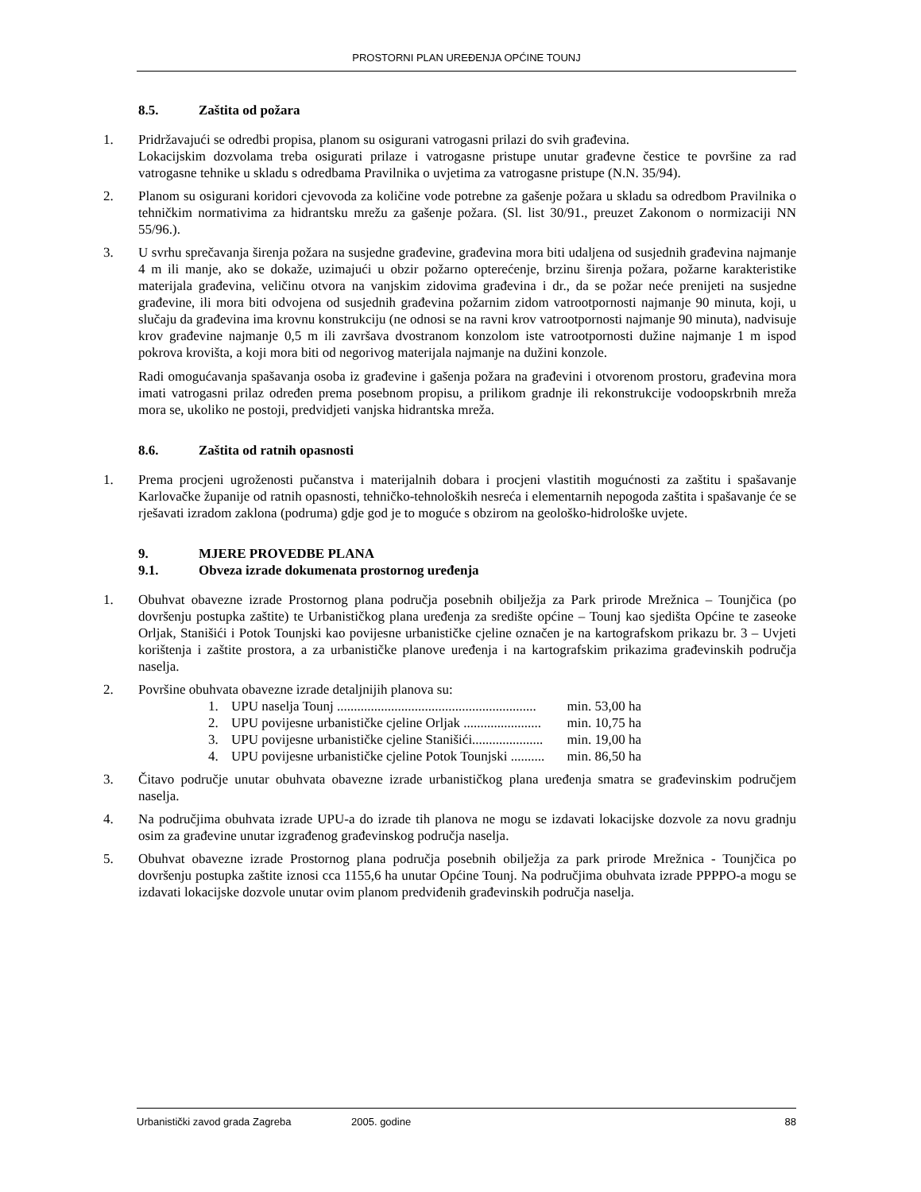PROSTORNI PLAN UREĐENJA OPĆINE TOUNJ
8.5. Zaštita od požara
1. Pridržavajući se odredbi propisa, planom su osigurani vatrogasni prilazi do svih građevina.
Lokacijskim dozvolama treba osigurati prilaze i vatrogasne pristupe unutar građevne čestice te površine za rad vatrogasne tehnike u skladu s odredbama Pravilnika o uvjetima za vatrogasne pristupe (N.N. 35/94).
2. Planom su osigurani koridori cjevovoda za količine vode potrebne za gašenje požara u skladu sa odredbom Pravilnika o tehničkim normativima za hidrantsku mrežu za gašenje požara. (Sl. list 30/91., preuzet Zakonom o normizaciji NN 55/96.).
3. U svrhu sprečavanja širenja požara na susjedne građevine, građevina mora biti udaljena od susjednih građevina najmanje 4 m ili manje, ako se dokaže, uzimajući u obzir požarno opterećenje, brzinu širenja požara, požarne karakteristike materijala građevina, veličinu otvora na vanjskim zidovima građevina i dr., da se požar neće prenijeti na susjedne građevine, ili mora biti odvojena od susjednih građevina požarnim zidom vatrootpornosti najmanje 90 minuta, koji, u slučaju da građevina ima krovnu konstrukciju (ne odnosi se na ravni krov vatrootpornosti najmanje 90 minuta), nadvisuje krov građevine najmanje 0,5 m ili završava dvostranom konzolom iste vatrootpornosti dužine najmanje 1 m ispod pokrova krovišta, a koji mora biti od negorivog materijala najmanje na dužini konzole.
Radi omogućavanja spašavanja osoba iz građevine i gašenja požara na građevini i otvorenom prostoru, građevina mora imati vatrogasni prilaz određen prema posebnom propisu, a prilikom gradnje ili rekonstrukcije vodoopskrbnih mreža mora se, ukoliko ne postoji, predvidjeti vanjska hidrantska mreža.
8.6. Zaštita od ratnih opasnosti
1. Prema procjeni ugroženosti pučanstva i materijalnih dobara i procjeni vlastitih mogućnosti za zaštitu i spašavanje Karlovačke županije od ratnih opasnosti, tehničko-tehnoloških nesreća i elementarnih nepogoda zaštita i spašavanje će se rješavati izradom zaklona (podruma) gdje god je to moguće s obzirom na geološko-hidrološke uvjete.
9. MJERE PROVEDBE PLANA
9.1. Obveza izrade dokumenata prostornog uređenja
1. Obuhvat obavezne izrade Prostornog plana područja posebnih obilježja za Park prirode Mrežnica – Tounjčica (po dovršenju postupka zaštite) te Urbanističkog plana uređenja za središte općine – Tounj kao sjedišta Općine te zaseoke Orljak, Stanišići i Potok Tounjski kao povijesne urbanističke cjeline označen je na kartografskom prikazu br. 3 – Uvjeti korištenja i zaštite prostora, a za urbanističke planove uređenja i na kartografskim prikazima građevinskih područja naselja.
2. Površine obuhvata obavezne izrade detaljnijih planova su:
1. UPU naselja Tounj ........................................................... min. 53,00 ha
2. UPU povijesne urbanističke cjeline Orljak ....................... min. 10,75 ha
3. UPU povijesne urbanističke cjeline Stanišići..................... min. 19,00 ha
4. UPU povijesne urbanističke cjeline Potok Tounjski .......... min. 86,50 ha
3. Čitavo područje unutar obuhvata obavezne izrade urbanističkog plana uređenja smatra se građevinskim područjem naselja.
4. Na područjima obuhvata izrade UPU-a do izrade tih planova ne mogu se izdavati lokacijske dozvole za novu gradnju osim za građevine unutar izgrađenog građevinskog područja naselja.
5. Obuhvat obavezne izrade Prostornog plana područja posebnih obilježja za park prirode Mrežnica - Tounjčica po dovršenju postupka zaštite iznosi cca 1155,6 ha unutar Općine Tounj. Na područjima obuhvata izrade PPPPO-a mogu se izdavati lokacijske dozvole unutar ovim planom predviđenih građevinskih područja naselja.
Urbanistički zavod grada Zagreba 2005. godine 88